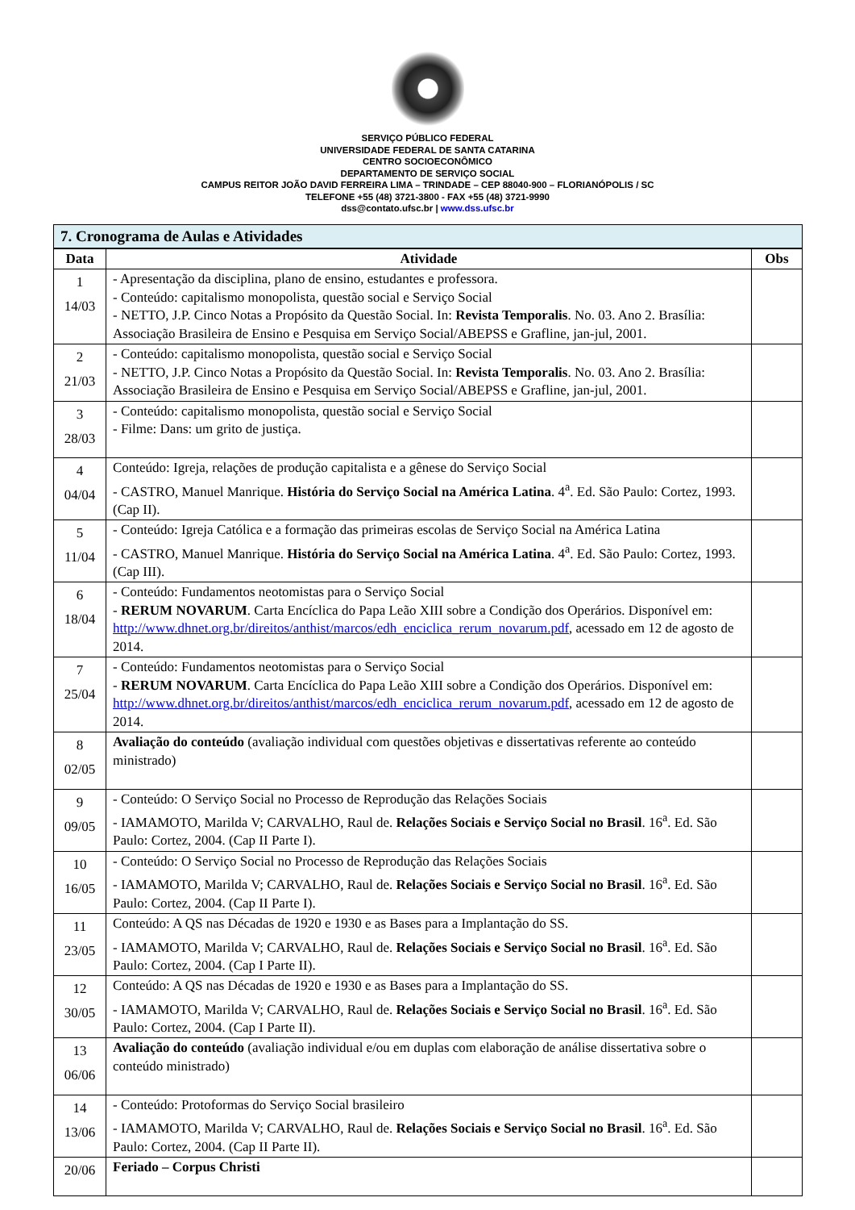SERVIÇO PÚBLICO FEDERAL
UNIVERSIDADE FEDERAL DE SANTA CATARINA
CENTRO SOCIOECONÔMICO
DEPARTAMENTO DE SERVIÇO SOCIAL
CAMPUS REITOR JOÃO DAVID FERREIRA LIMA – TRINDADE – CEP 88040-900 – FLORIANÓPOLIS / SC
TELEFONE +55 (48) 3721-3800 - FAX +55 (48) 3721-9990
dss@contato.ufsc.br | www.dss.ufsc.br
7. Cronograma de Aulas e Atividades
| Data | Atividade | Obs |
| --- | --- | --- |
| 1 14/03 | - Apresentação da disciplina, plano de ensino, estudantes e professora. - Conteúdo: capitalismo monopolista, questão social e Serviço Social - NETTO, J.P. Cinco Notas a Propósito da Questão Social. In: Revista Temporalis . No. 03. Ano 2. Brasília: Associação Brasileira de Ensino e Pesquisa em Serviço Social/ABEPSS e Grafline, jan-jul, 2001. | |
| 2 21/03 | - Conteúdo: capitalismo monopolista, questão social e Serviço Social - NETTO, J.P. Cinco Notas a Propósito da Questão Social. In: Revista Temporalis . No. 03. Ano 2. Brasília: Associação Brasileira de Ensino e Pesquisa em Serviço Social/ABEPSS e Grafline, jan-jul, 2001. | |
| 3 28/03 | - Conteúdo: capitalismo monopolista, questão social e Serviço Social - Filme: Dans: um grito de justiça. | |
| 4 04/04 | Conteúdo: Igreja, relações de produção capitalista e a gênese do Serviço Social - CASTRO, Manuel Manrique. História do Serviço Social na América Latina . 4<sup>a</sup>. Ed. São Paulo: Cortez, 1993. (Cap II). | |
| 5 11/04 | - Conteúdo: Igreja Católica e a formação das primeiras escolas de Serviço Social na América Latina - CASTRO, Manuel Manrique. História do Serviço Social na América Latina . 4<sup>a</sup>. Ed. São Paulo: Cortez, 1993. (Cap III). | |
| 6 18/04 | - Conteúdo: Fundamentos neotomistas para o Serviço Social - RERUM NOVARUM . Carta Encíclica do Papa Leão XIII sobre a Condição dos Operários. Disponível em: http://www.dhnet.org.br/direitos/anthist/marcos/edh_enciclica_rerum_novarum.pdf , acessado em 12 de agosto de 2014. | |
| 7 25/04 | - Conteúdo: Fundamentos neotomistas para o Serviço Social - RERUM NOVARUM . Carta Encíclica do Papa Leão XIII sobre a Condição dos Operários. Disponível em: http://www.dhnet.org.br/direitos/anthist/marcos/edh_enciclica_rerum_novarum.pdf , acessado em 12 de agosto de 2014. | |
| 8 02/05 | Avaliação do conteúdo (avaliação individual com questões objetivas e dissertativas referente ao conteúdo ministrado) | |
| 9 09/05 | - Conteúdo: O Serviço Social no Processo de Reprodução das Relações Sociais - IAMAMOTO, Marilda V; CARVALHO, Raul de. Relações Sociais e Serviço Social no Brasil . 16<sup>a</sup>. Ed. São Paulo: Cortez, 2004. (Cap II Parte I). | |
| 10 16/05 | - Conteúdo: O Serviço Social no Processo de Reprodução das Relações Sociais - IAMAMOTO, Marilda V; CARVALHO, Raul de. Relações Sociais e Serviço Social no Brasil . 16<sup>a</sup>. Ed. São Paulo: Cortez, 2004. (Cap II Parte I). | |
| 11 23/05 | Conteúdo: A QS nas Décadas de 1920 e 1930 e as Bases para a Implantação do SS. - IAMAMOTO, Marilda V; CARVALHO, Raul de. Relações Sociais e Serviço Social no Brasil . 16<sup>a</sup>. Ed. São Paulo: Cortez, 2004. (Cap I Parte II). | |
| 12 30/05 | Conteúdo: A QS nas Décadas de 1920 e 1930 e as Bases para a Implantação do SS. - IAMAMOTO, Marilda V; CARVALHO, Raul de. Relações Sociais e Serviço Social no Brasil . 16<sup>a</sup>. Ed. São Paulo: Cortez, 2004. (Cap I Parte II). | |
| 13 06/06 | Avaliação do conteúdo (avaliação individual e/ou em duplas com elaboração de análise dissertativa sobre o conteúdo ministrado) | |
| 14 13/06 | - Conteúdo: Protoformas do Serviço Social brasileiro - IAMAMOTO, Marilda V; CARVALHO, Raul de. Relações Sociais e Serviço Social no Brasil . 16<sup>a</sup>. Ed. São Paulo: Cortez, 2004. (Cap II Parte II). | |
| 20/06 | Feriado – Corpus Christi | |